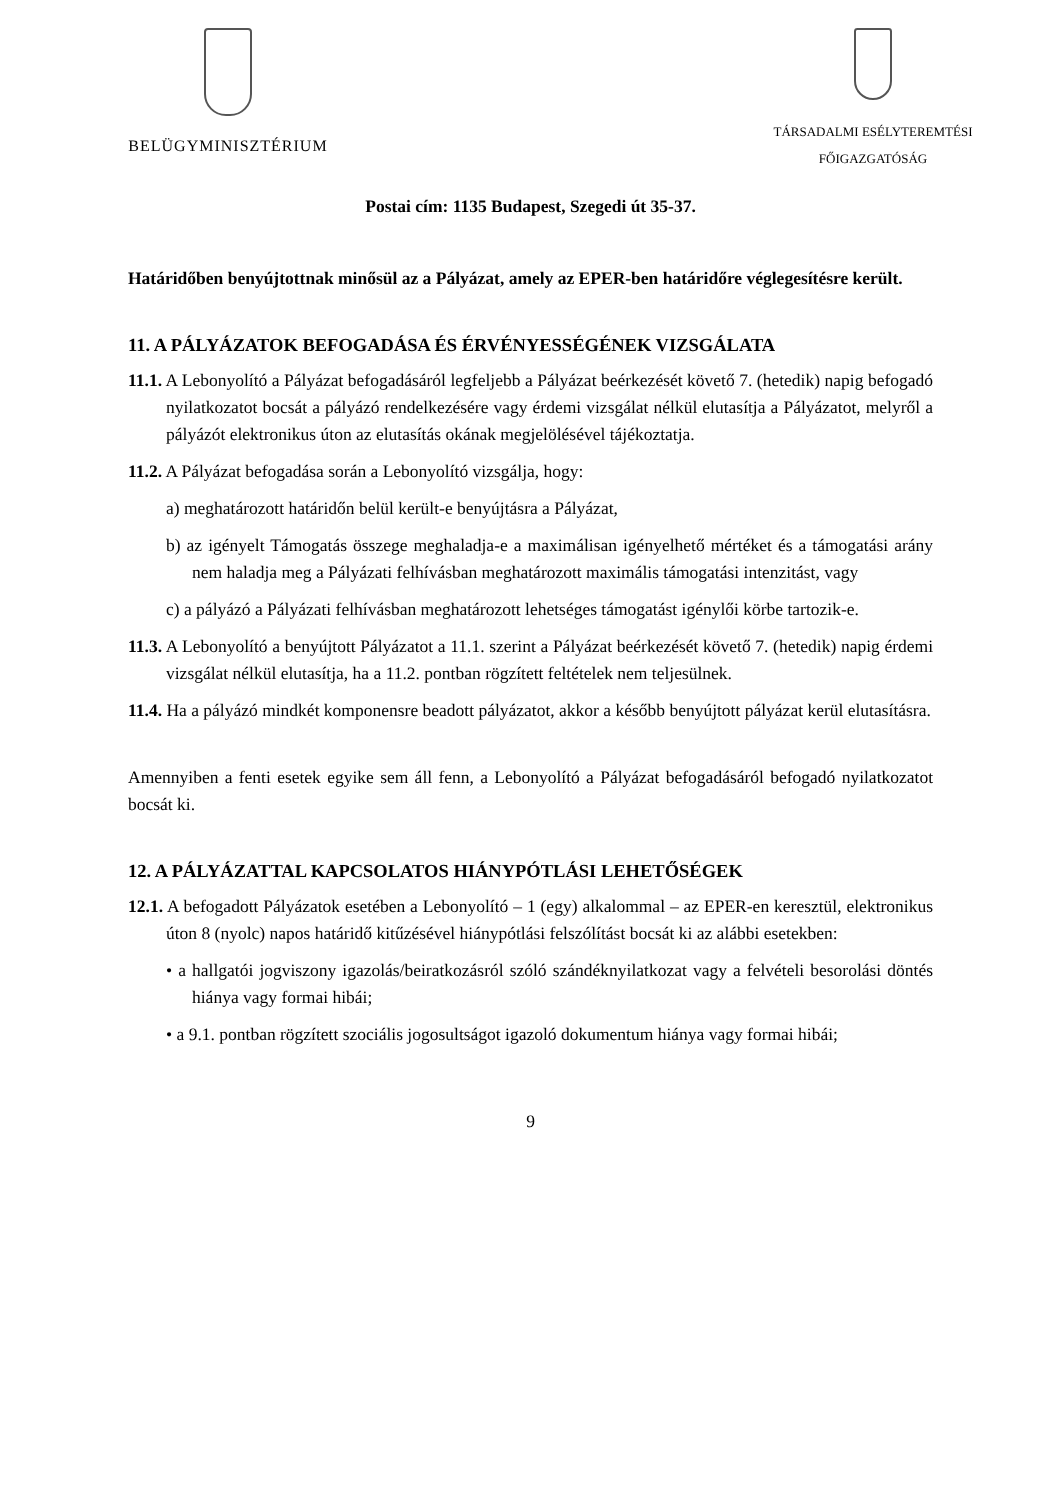BELÜGYMINISZTÉRIUM
TÁRSADALMI ESÉLYTEREMTÉSI
FŐIGAZGATÓSÁG
Postai cím: 1135 Budapest, Szegedi út 35-37.
Határidőben benyújtottnak minősül az a Pályázat, amely az EPER-ben határidőre véglegesítésre került.
11. A PÁLYÁZATOK BEFOGADÁSA ÉS ÉRVÉNYESSÉGÉNEK VIZSGÁLATA
11.1. A Lebonyolító a Pályázat befogadásáról legfeljebb a Pályázat beérkezését követő 7. (hetedik) napig befogadó nyilatkozatot bocsát a pályázó rendelkezésére vagy érdemi vizsgálat nélkül elutasítja a Pályázatot, melyről a pályázót elektronikus úton az elutasítás okának megjelölésével tájékoztatja.
11.2. A Pályázat befogadása során a Lebonyolító vizsgálja, hogy:
a) meghatározott határidőn belül került-e benyújtásra a Pályázat,
b) az igényelt Támogatás összege meghaladja-e a maximálisan igényelhető mértéket és a támogatási arány nem haladja meg a Pályázati felhívásban meghatározott maximális támogatási intenzitást, vagy
c) a pályázó a Pályázati felhívásban meghatározott lehetséges támogatást igénylői körbe tartozik-e.
11.3. A Lebonyolító a benyújtott Pályázatot a 11.1. szerint a Pályázat beérkezését követő 7. (hetedik) napig érdemi vizsgálat nélkül elutasítja, ha a 11.2. pontban rögzített feltételek nem teljesülnek.
11.4. Ha a pályázó mindkét komponensre beadott pályázatot, akkor a később benyújtott pályázat kerül elutasításra.
Amennyiben a fenti esetek egyike sem áll fenn, a Lebonyolító a Pályázat befogadásáról befogadó nyilatkozatot bocsát ki.
12. A PÁLYÁZATTAL KAPCSOLATOS HIÁNYPÓTLÁSI LEHETŐSÉGEK
12.1. A befogadott Pályázatok esetében a Lebonyolító – 1 (egy) alkalommal – az EPER-en keresztül, elektronikus úton 8 (nyolc) napos határidő kitűzésével hiánypótlási felszólítást bocsát ki az alábbi esetekben:
• a hallgatói jogviszony igazolás/beiratkozásról szóló szándéknyilatkozat vagy a felvételi besorolási döntés hiánya vagy formai hibái;
• a 9.1. pontban rögzített szociális jogosultságot igazoló dokumentum hiánya vagy formai hibái;
9